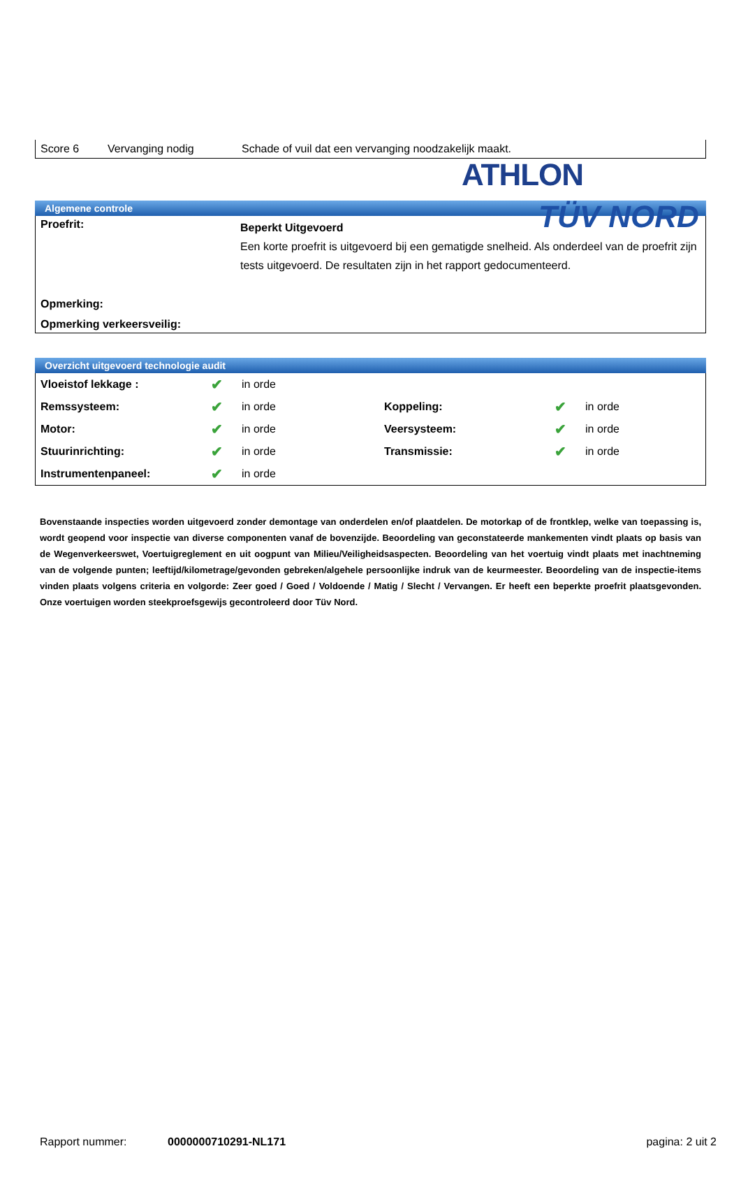ATHLON
TÜV NORD
Score 6 Vervanging nodig Schade of vuil dat een vervanging noodzakelijk maakt.
Algemene controle
| Proefrit: | Beperkt Uitgevoerd Een korte proefrit is uitgevoerd bij een gematigde snelheid. Als onderdeel van de proefrit zijn tests uitgevoerd. De resultaten zijn in het rapport gedocumenteerd. |
| Opmerking: | |
| Opmerking verkeersveilig: | |
Overzicht uitgevoerd technologie audit
| Vloeistof lekkage : | ✔ | in orde | | | |
| Remssysteem: | ✔ | in orde | Koppeling: | ✔ | in orde |
| Motor: | ✔ | in orde | Veersysteem: | ✔ | in orde |
| Stuurinrichting: | ✔ | in orde | Transmissie: | ✔ | in orde |
| Instrumentenpaneel: | ✔ | in orde | | | |
Bovenstaande inspecties worden uitgevoerd zonder demontage van onderdelen en/of plaatdelen. De motorkap of de frontklep, welke van toepassing is, wordt geopend voor inspectie van diverse componenten vanaf de bovenzijde. Beoordeling van geconstateerde mankementen vindt plaats op basis van de Wegenverkeerswet, Voertuigreglement en uit oogpunt van Milieu/Veiligheidsaspecten. Beoordeling van het voertuig vindt plaats met inachtneming van de volgende punten; leeftijd/kilometrage/gevonden gebreken/algehele persoonlijke indruk van de keurmeester. Beoordeling van de inspectie-items vinden plaats volgens criteria en volgorde: Zeer goed / Goed / Voldoende / Matig / Slecht / Vervangen. Er heeft een beperkte proefrit plaatsgevonden. Onze voertuigen worden steekproefsgewijs gecontroleerd door Tüv Nord.
Rapport nummer: 0000000710291-NL171 pagina: 2 uit 2